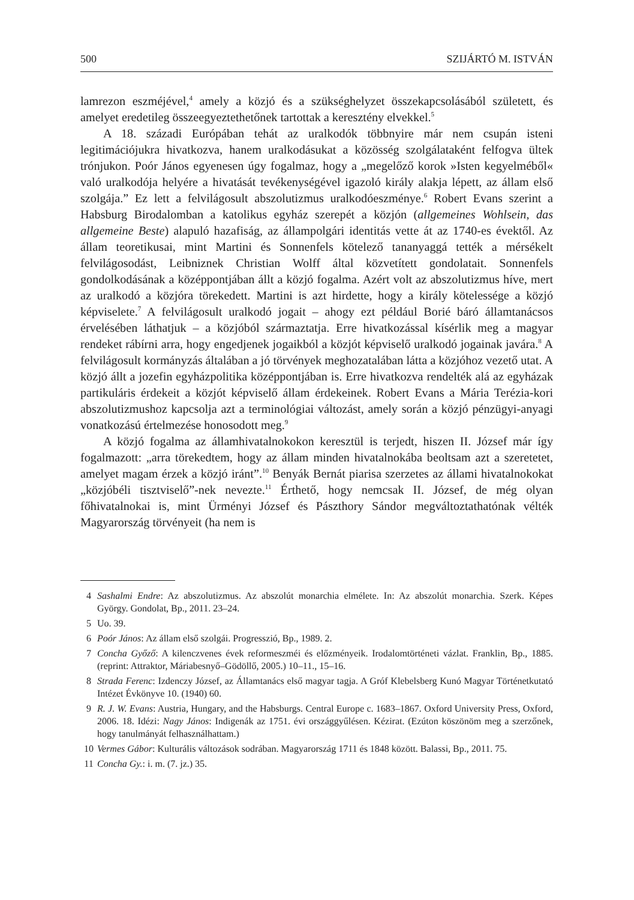500 SZIJÁRTÓ M. ISTVÁN
lamrezon eszméjével,<sup>4</sup> amely a közjó és a szükséghelyzet összekapcsolásából született, és amelyet eredetileg összeegyeztethetőnek tartottak a keresztény elvekkel.<sup>5</sup>
A 18. századi Európában tehát az uralkodók többnyire már nem csupán isteni legitimációjukra hivatkozva, hanem uralkodásukat a közösség szolgálataként felfogva ültek trónjukon. Poór János egyenesen úgy fogalmaz, hogy a „megelőző korok »Isten kegyelméből« való uralkodója helyére a hivatását tevékenységével igazoló király alakja lépett, az állam első szolgája.” Ez lett a felvilágosult abszolutizmus uralkodóeszménye.<sup>6</sup> Robert Evans szerint a Habsburg Birodalomban a katolikus egyház szerepét a közjón (allgemeines Wohlsein, das allgemeine Beste) alapuló hazafiság, az állampolgári identitás vette át az 1740-es évektől. Az állam teoretikusai, mint Martini és Sonnenfels kötelező tananyaggá tették a mérsékelt felvilágosodást, Leibniznek Christian Wolff által közvetített gondolatait. Sonnenfels gondolkodásának a középpontjában állt a közjó fogalma. Azért volt az abszolutizmus híve, mert az uralkodó a közjóra törekedett. Martini is azt hirdette, hogy a király kötelessége a közjó képviselete.<sup>7</sup> A felvilágosult uralkodó jogait – ahogy ezt például Borié báró államtanácsos érvelésében láthatjuk – a közjóból származtatja. Erre hivatkozással kísérlik meg a magyar rendeket rábírni arra, hogy engedjenek jogaikból a közjót képviselő uralkodó jogainak javára.<sup>8</sup> A felvilágosult kormányzás általában a jó törvények meghozatalában látta a közjóhoz vezető utat. A közjó állt a jozefin egyházpolitika középpontjában is. Erre hivatkozva rendelték alá az egyházak partikuláris érdekeit a közjót képviselő állam érdekeinek. Robert Evans a Mária Terézia-kori abszolutizmushoz kapcsolja azt a terminológiai változást, amely során a közjó pénzügyi-anyagi vonatkozású értelmezése honosodott meg.<sup>9</sup>
A közjó fogalma az államhivatalnokokon keresztül is terjedt, hiszen II. József már így fogalmazott: „arra törekedtem, hogy az állam minden hivatalnokába beoltsam azt a szeretetet, amelyet magam érzek a közjó iránt”.<sup>10</sup> Benyák Bernát piarisa szerzetes az állami hivatalnokokat „közjóbéli tisztviselő”-nek nevezte.<sup>11</sup> Érthető, hogy nemcsak II. József, de még olyan főhivatalnokai is, mint Ürményi József és Pászthory Sándor megváltoztathatónak vélték Magyarország törvényeit (ha nem is
4 Sashalmi Endre: Az abszolutizmus. Az abszolút monarchia elmélete. In: Az abszolút monarchia. Szerk. Képes György. Gondolat, Bp., 2011. 23–24.
5 Uo. 39.
6 Poór János: Az állam első szolgái. Progresszió, Bp., 1989. 2.
7 Concha Győző: A kilenczvenes évek reformeszméi és előzményeik. Irodalomtörténeti vázlat. Franklin, Bp., 1885. (reprint: Attraktor, Máriabesnyő–Gödöllő, 2005.) 10–11., 15–16.
8 Strada Ferenc: Izdenczy József, az Államtanács első magyar tagja. A Gróf Klebelsberg Kunó Magyar Történetkutató Intézet Évkönyve 10. (1940) 60.
9 R. J. W. Evans: Austria, Hungary, and the Habsburgs. Central Europe c. 1683–1867. Oxford University Press, Oxford, 2006. 18. Idézi: Nagy János: Indigenák az 1751. évi országgyűlésen. Kézirat. (Ezúton köszönöm meg a szerzőnek, hogy tanulmányát felhasználhattam.)
10 Vermes Gábor: Kulturális változások sodrában. Magyarország 1711 és 1848 között. Balassi, Bp., 2011. 75.
11 Concha Gy.: i. m. (7. jz.) 35.